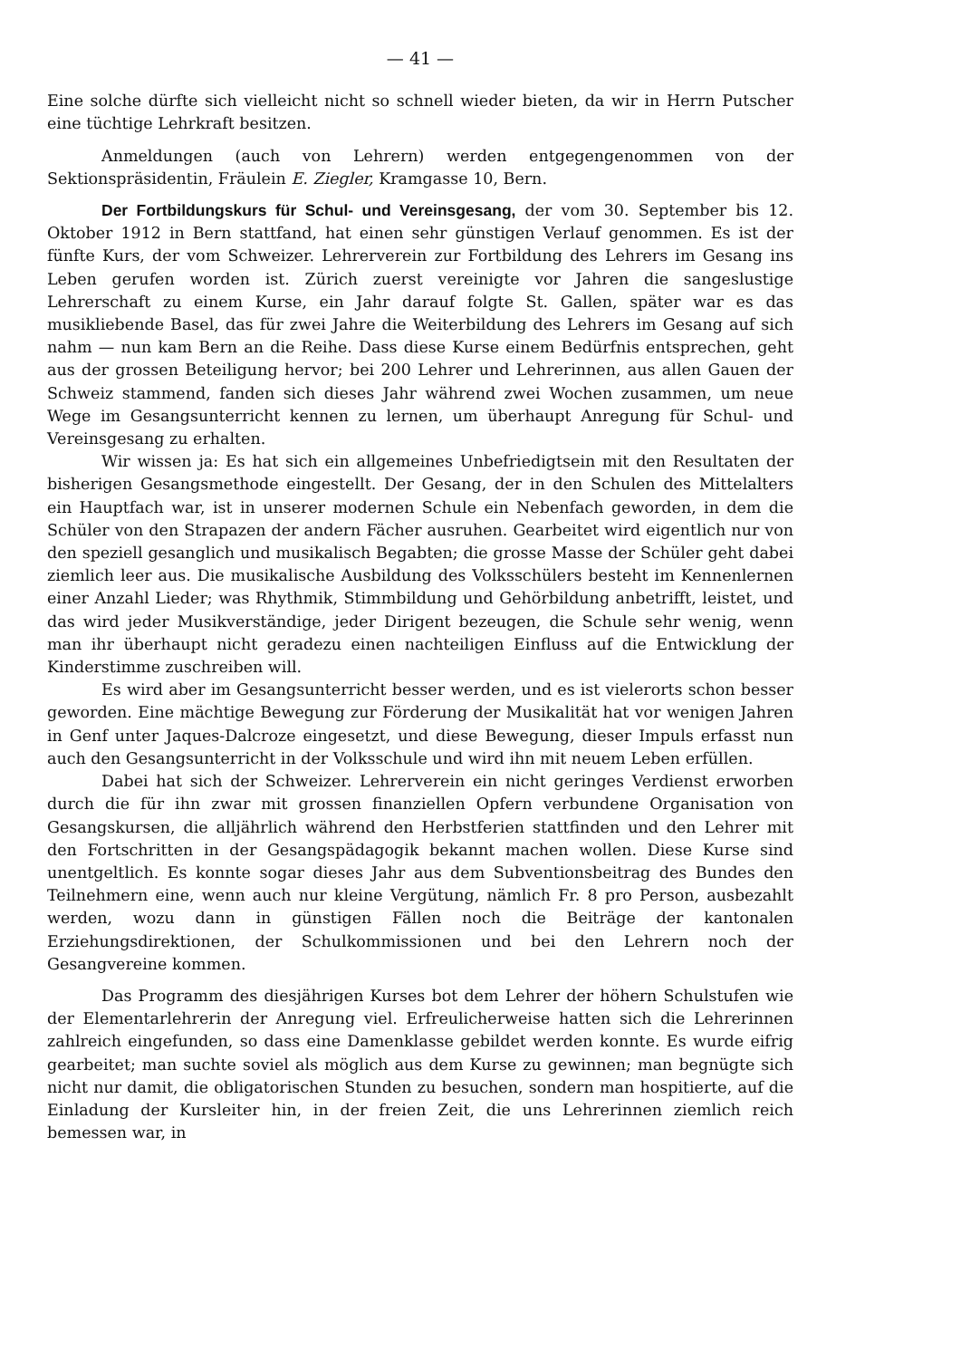— 41 —
Eine solche dürfte sich vielleicht nicht so schnell wieder bieten, da wir in Herrn Putscher eine tüchtige Lehrkraft besitzen.
Anmeldungen (auch von Lehrern) werden entgegengenommen von der Sektionspräsidentin, Fräulein E. Ziegler, Kramgasse 10, Bern.
Der Fortbildungskurs für Schul- und Vereinsgesang, der vom 30. September bis 12. Oktober 1912 in Bern stattfand, hat einen sehr günstigen Verlauf genommen. Es ist der fünfte Kurs, der vom Schweizer. Lehrerverein zur Fortbildung des Lehrers im Gesang ins Leben gerufen worden ist. Zürich zuerst vereinigte vor Jahren die sangeslustige Lehrerschaft zu einem Kurse, ein Jahr darauf folgte St. Gallen, später war es das musikliebende Basel, das für zwei Jahre die Weiterbildung des Lehrers im Gesang auf sich nahm — nun kam Bern an die Reihe. Dass diese Kurse einem Bedürfnis entsprechen, geht aus der grossen Beteiligung hervor; bei 200 Lehrer und Lehrerinnen, aus allen Gauen der Schweiz stammend, fanden sich dieses Jahr während zwei Wochen zusammen, um neue Wege im Gesangsunterricht kennen zu lernen, um überhaupt Anregung für Schul- und Vereinsgesang zu erhalten.
Wir wissen ja: Es hat sich ein allgemeines Unbefriedigtsein mit den Resultaten der bisherigen Gesangsmethode eingestellt. Der Gesang, der in den Schulen des Mittelalters ein Hauptfach war, ist in unserer modernen Schule ein Nebenfach geworden, in dem die Schüler von den Strapazen der andern Fächer ausruhen. Gearbeitet wird eigentlich nur von den speziell gesanglich und musikalisch Begabten; die grosse Masse der Schüler geht dabei ziemlich leer aus. Die musikalische Ausbildung des Volksschülers besteht im Kennenlernen einer Anzahl Lieder; was Rhythmik, Stimmbildung und Gehörbildung anbetrifft, leistet, und das wird jeder Musikverständige, jeder Dirigent bezeugen, die Schule sehr wenig, wenn man ihr überhaupt nicht geradezu einen nachteiligen Einfluss auf die Entwicklung der Kinderstimme zuschreiben will.
Es wird aber im Gesangsunterricht besser werden, und es ist vielerorts schon besser geworden. Eine mächtige Bewegung zur Förderung der Musikalität hat vor wenigen Jahren in Genf unter Jaques-Dalcroze eingesetzt, und diese Bewegung, dieser Impuls erfasst nun auch den Gesangsunterricht in der Volksschule und wird ihn mit neuem Leben erfüllen.
Dabei hat sich der Schweizer. Lehrerverein ein nicht geringes Verdienst erworben durch die für ihn zwar mit grossen finanziellen Opfern verbundene Organisation von Gesangskursen, die alljährlich während den Herbstferien stattfinden und den Lehrer mit den Fortschritten in der Gesangspädagogik bekannt machen wollen. Diese Kurse sind unentgeltlich. Es konnte sogar dieses Jahr aus dem Subventionsbeitrag des Bundes den Teilnehmern eine, wenn auch nur kleine Vergütung, nämlich Fr. 8 pro Person, ausbezahlt werden, wozu dann in günstigen Fällen noch die Beiträge der kantonalen Erziehungsdirektionen, der Schulkommissionen und bei den Lehrern noch der Gesangvereine kommen.
Das Programm des diesjährigen Kurses bot dem Lehrer der höhern Schulstufen wie der Elementarlehrerin der Anregung viel. Erfreulicherweise hatten sich die Lehrerinnen zahlreich eingefunden, so dass eine Damenklasse gebildet werden konnte. Es wurde eifrig gearbeitet; man suchte soviel als möglich aus dem Kurse zu gewinnen; man begnügte sich nicht nur damit, die obligatorischen Stunden zu besuchen, sondern man hospitierte, auf die Einladung der Kursleiter hin, in der freien Zeit, die uns Lehrerinnen ziemlich reich bemessen war, in